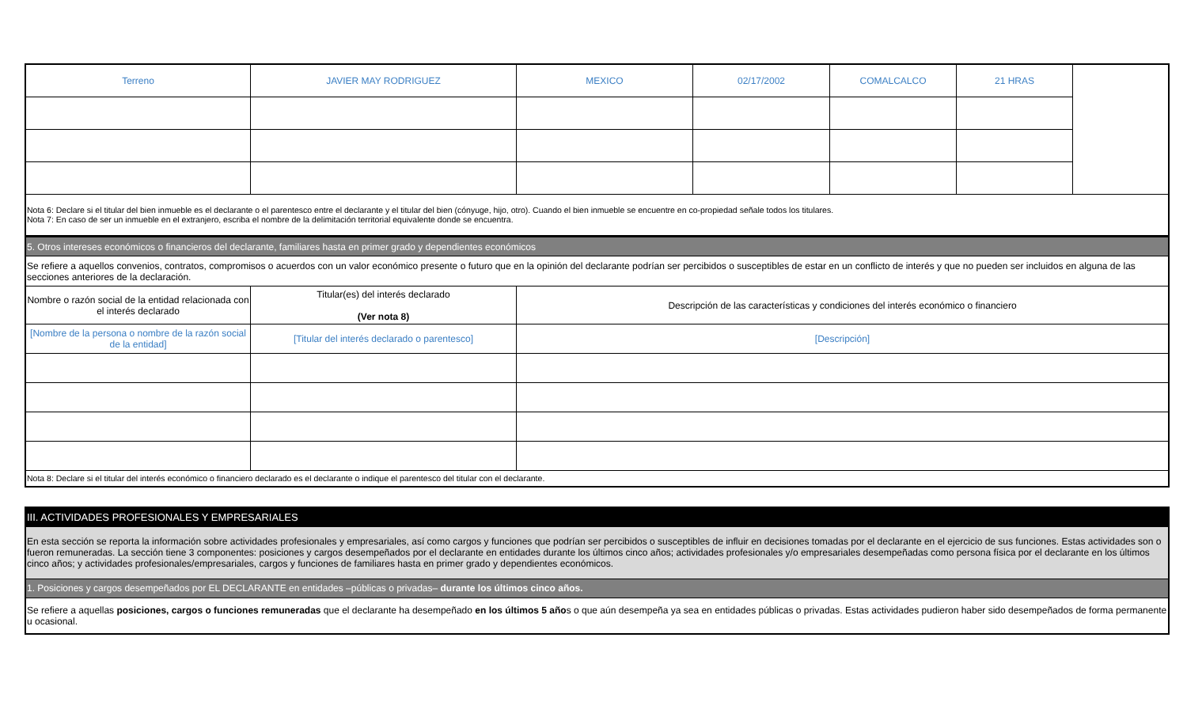| Terreno | JAVIER MAY RODRIGUEZ | MEXICO | 02/17/2002 | COMALCALCO | 21 HRAS | |
| Nota 6: Declare si el titular del bien inmueble es el declarante o el parentesco entre el declarante y el titular del bien (cónyuge, hijo, otro). Cuando el bien inmueble se encuentre en co-propiedad señale todos los titulares. Nota 7: En caso de ser un inmueble en el extranjero, escriba el nombre de la delimitación territorial equivalente donde se encuentra. | | | | | | |
| 5. Otros intereses económicos o financieros del declarante, familiares hasta en primer grado y dependientes económicos | | |
| Se refiere a aquellos convenios, contratos, compromisos o acuerdos con un valor económico presente o futuro que en la opinión del declarante podrían ser percibidos o susceptibles de estar en un conflicto de interés y que no pueden ser incluidos en alguna de las secciones anteriores de la declaración. | | |
| Nombre o razón social de la entidad relacionada con el interés declarado | Titular(es) del interés declarado (Ver nota 8) | Descripción de las características y condiciones del interés económico o financiero |
| [Nombre de la persona o nombre de la razón social de la entidad] | [Titular del interés declarado o parentesco] | [Descripción] |
| Nota 8: Declare si el titular del interés económico o financiero declarado es el declarante o indique el parentesco del titular con el declarante. | | |
| III. ACTIVIDADES PROFESIONALES Y EMPRESARIALES |
| En esta sección se reporta la información sobre actividades profesionales y empresariales, así como cargos y funciones que podrían ser percibidos o susceptibles de influir en decisiones tomadas por el declarante en el ejercicio de sus funciones. Estas actividades son o fueron remuneradas. La sección tiene 3 componentes: posiciones y cargos desempeñados por el declarante en entidades durante los últimos cinco años; actividades profesionales y/o empresariales desempeñadas como persona física por el declarante en los últimos cinco años; y actividades profesionales/empresariales, cargos y funciones de familiares hasta en primer grado y dependientes económicos. |
| 1. Posiciones y cargos desempeñados por EL DECLARANTE en entidades –públicas o privadas– durante los últimos cinco años. |
| Se refiere a aquellas posiciones, cargos o funciones remuneradas que el declarante ha desempeñado en los últimos 5 año s o que aún desempeña ya sea en entidades públicas o privadas. Estas actividades pudieron haber sido desempeñados de forma permanente u ocasional. |